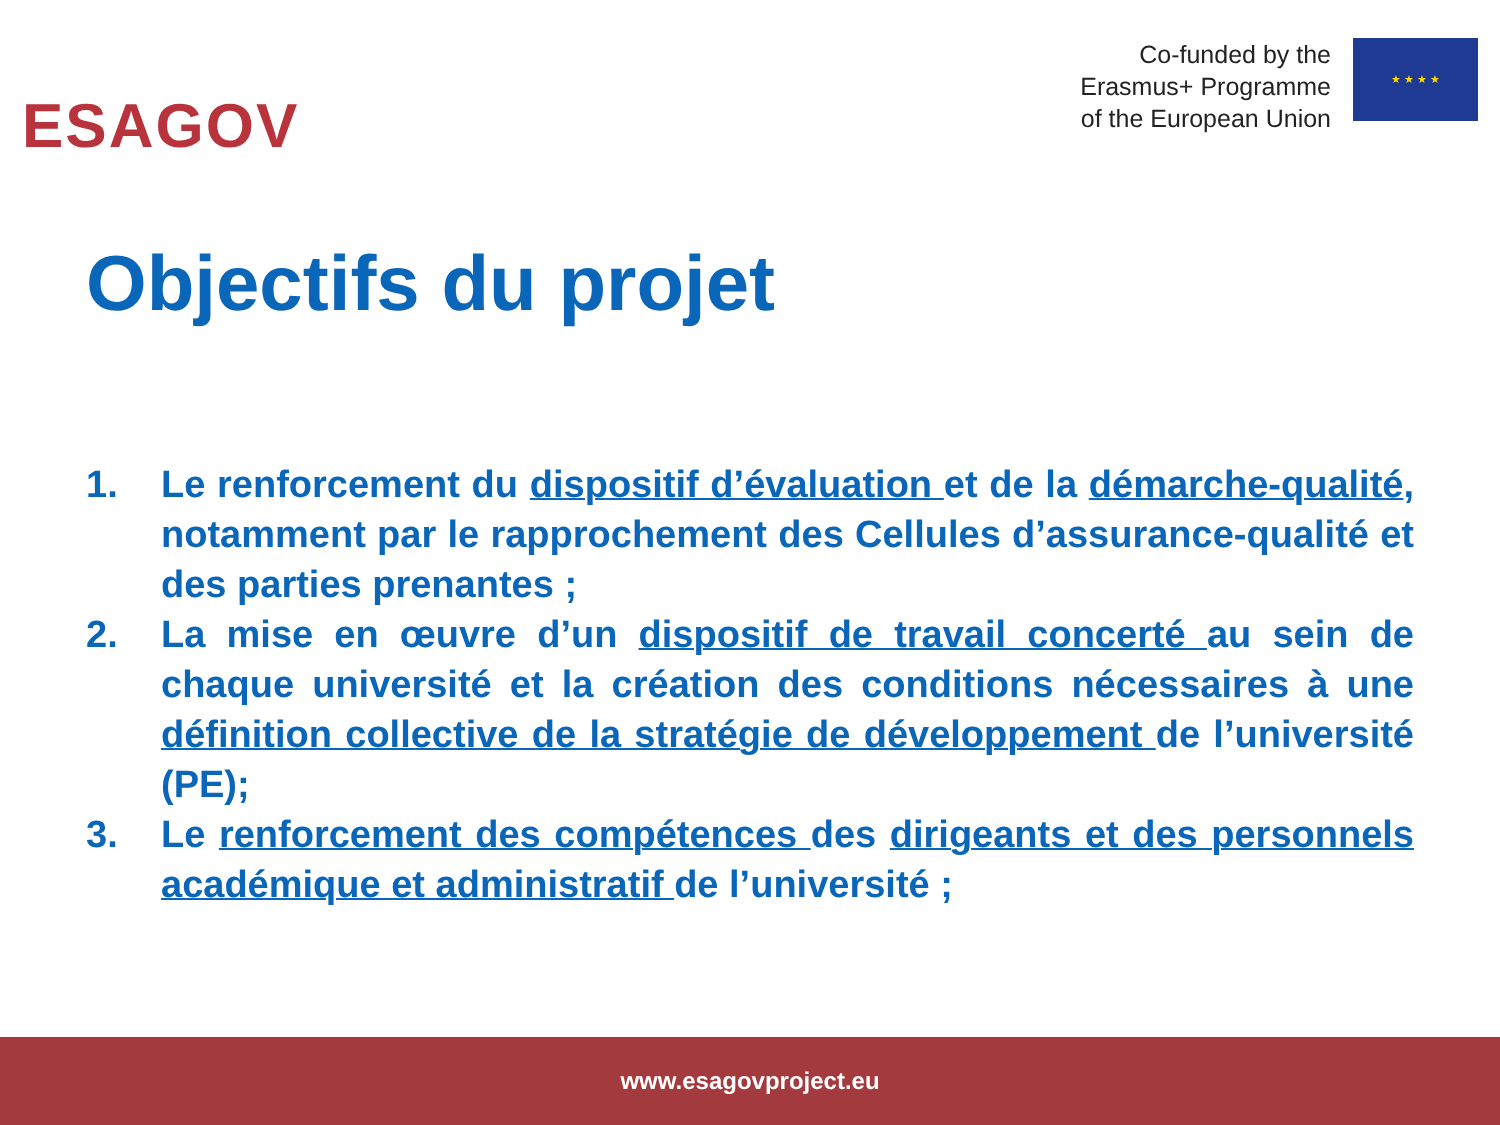ESAGOV
Co-funded by the
Erasmus+ Programme
of the European Union
★ ★ ★ ★
Objectifs du projet
1. Le renforcement du dispositif d’évaluation et de la démarche-qualité, notamment par le rapprochement des Cellules d’assurance-qualité et des parties prenantes ;
2. La mise en œuvre d’un dispositif de travail concerté au sein de chaque université et la création des conditions nécessaires à une définition collective de la stratégie de développement de l’université (PE);
3. Le renforcement des compétences des dirigeants et des personnels académique et administratif de l’université ;
www.esagovproject.eu